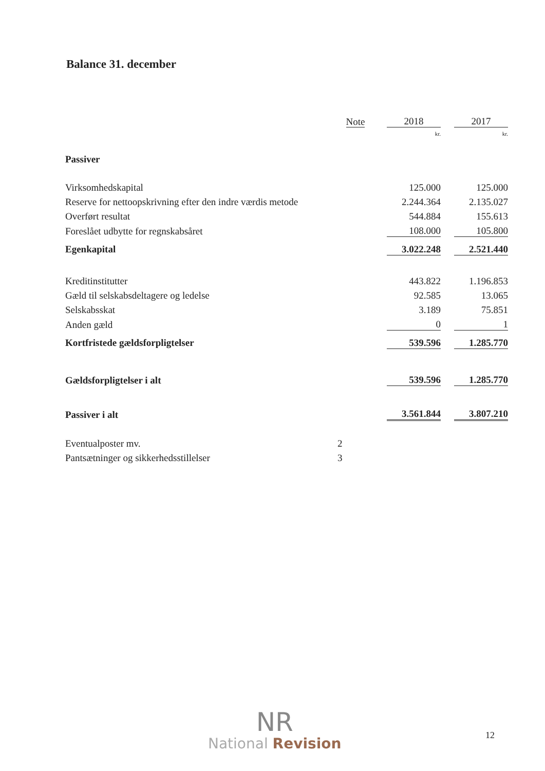Balance 31. december
| | Note | 2018 | 2017 |
| | | kr. | kr. |
| Passiver | | | |
| Virksomhedskapital | | 125.000 | 125.000 |
| Reserve for nettoopskrivning efter den indre værdis metode | | 2.244.364 | 2.135.027 |
| Overført resultat | | 544.884 | 155.613 |
| Foreslået udbytte for regnskabsåret | | 108.000 | 105.800 |
| Egenkapital | | 3.022.248 | 2.521.440 |
| Kreditinstitutter | | 443.822 | 1.196.853 |
| Gæld til selskabsdeltagere og ledelse | | 92.585 | 13.065 |
| Selskabsskat | | 3.189 | 75.851 |
| Anden gæld | | 0 | 1 |
| Kortfristede gældsforpligtelser | | 539.596 | 1.285.770 |
| Gældsforpligtelser i alt | | 539.596 | 1.285.770 |
| Passiver i alt | | 3.561.844 | 3.807.210 |
| Eventualposter mv. | 2 | | |
| Pantsætninger og sikkerhedsstillelser | 3 | | |
NR
National Revision
12